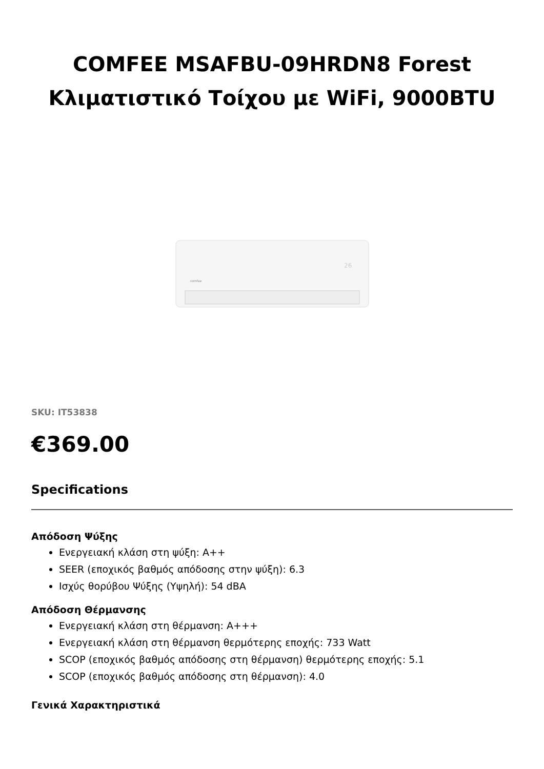COMFEE MSAFBU-09HRDN8 Forest
Κλιματιστικό Τοίχου με WiFi, 9000BTU
comfee
26
SKU: IT53838
€369.00
Specifications
Απόδοση Ψύξης
Ενεργειακή κλάση στη ψύξη: A++
SEER (εποχικός βαθμός απόδοσης στην ψύξη): 6.3
Ισχύς θορύβου Ψύξης (Υψηλή): 54 dBA
Απόδοση Θέρμανσης
Ενεργειακή κλάση στη θέρμανση: A+++
Ενεργειακή κλάση στη θέρμανση θερμότερης εποχής: 733 Watt
SCOP (εποχικός βαθμός απόδοσης στη θέρμανση) θερμότερης εποχής: 5.1
SCOP (εποχικός βαθμός απόδοσης στη θέρμανση): 4.0
Γενικά Χαρακτηριστικά